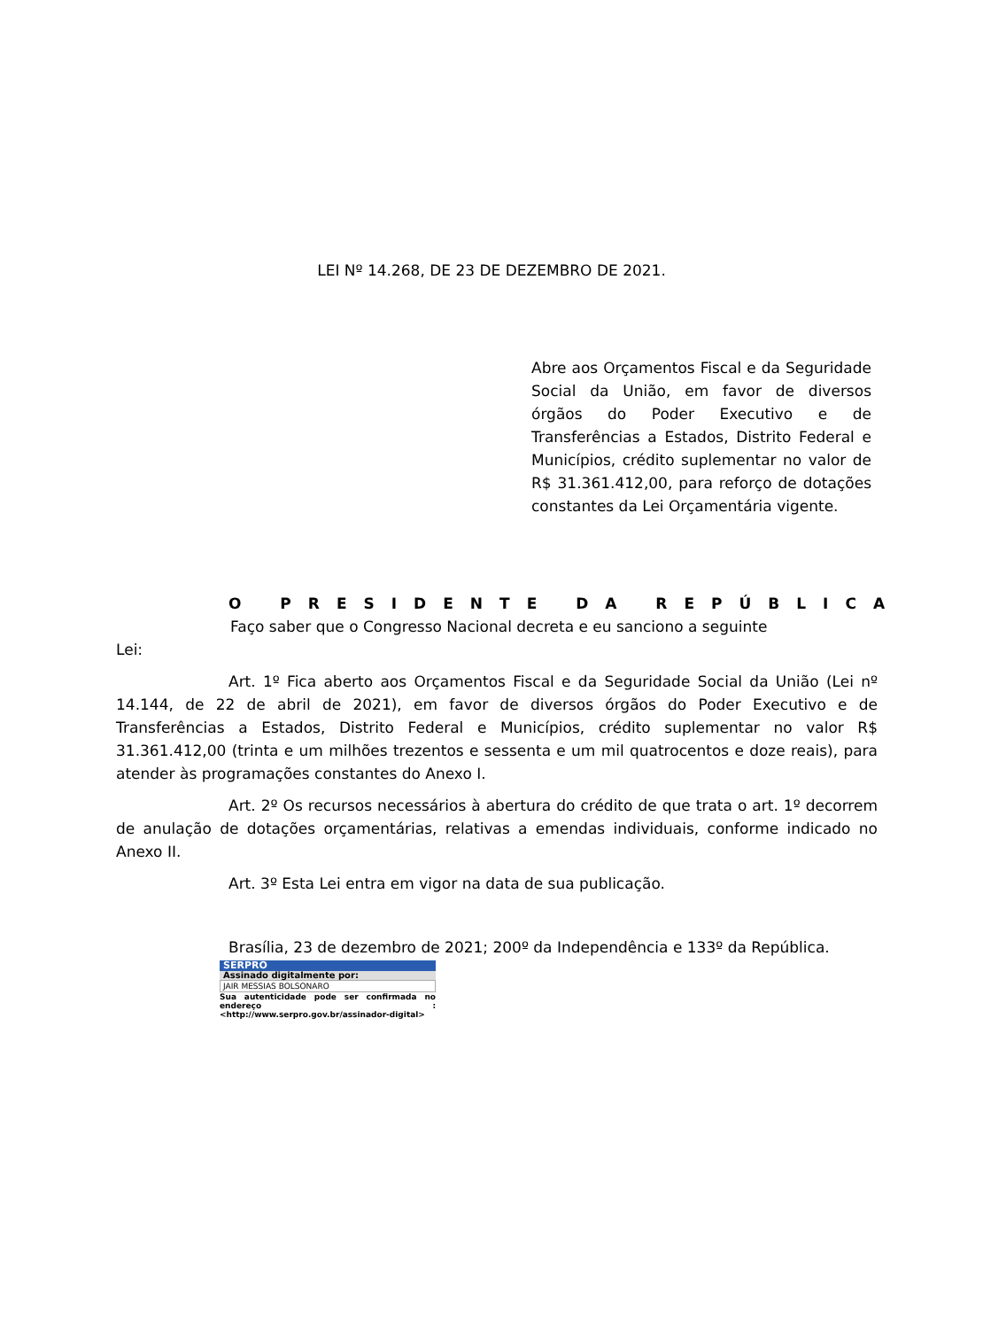LEI Nº 14.268, DE 23 DE DEZEMBRO DE 2021.
Abre aos Orçamentos Fiscal e da Seguridade Social da União, em favor de diversos órgãos do Poder Executivo e de Transferências a Estados, Distrito Federal e Municípios, crédito suplementar no valor de R$ 31.361.412,00, para reforço de dotações constantes da Lei Orçamentária vigente.
O PRESIDENTE DA REPÚBLICA
Faço saber que o Congresso Nacional decreta e eu sanciono a seguinte
Lei:
Art. 1º Fica aberto aos Orçamentos Fiscal e da Seguridade Social da União (Lei nº 14.144, de 22 de abril de 2021), em favor de diversos órgãos do Poder Executivo e de Transferências a Estados, Distrito Federal e Municípios, crédito suplementar no valor R$ 31.361.412,00 (trinta e um milhões trezentos e sessenta e um mil quatrocentos e doze reais), para atender às programações constantes do Anexo I.
Art. 2º Os recursos necessários à abertura do crédito de que trata o art. 1º decorrem de anulação de dotações orçamentárias, relativas a emendas individuais, conforme indicado no Anexo II.
Art. 3º Esta Lei entra em vigor na data de sua publicação.
Brasília, 23 de dezembro de 2021; 200º da Independência e 133º da República.
SERPRO
Assinado digitalmente por:
JAIR MESSIAS BOLSONARO
Sua autenticidade pode ser confirmada no endereço : <http://www.serpro.gov.br/assinador-digital>